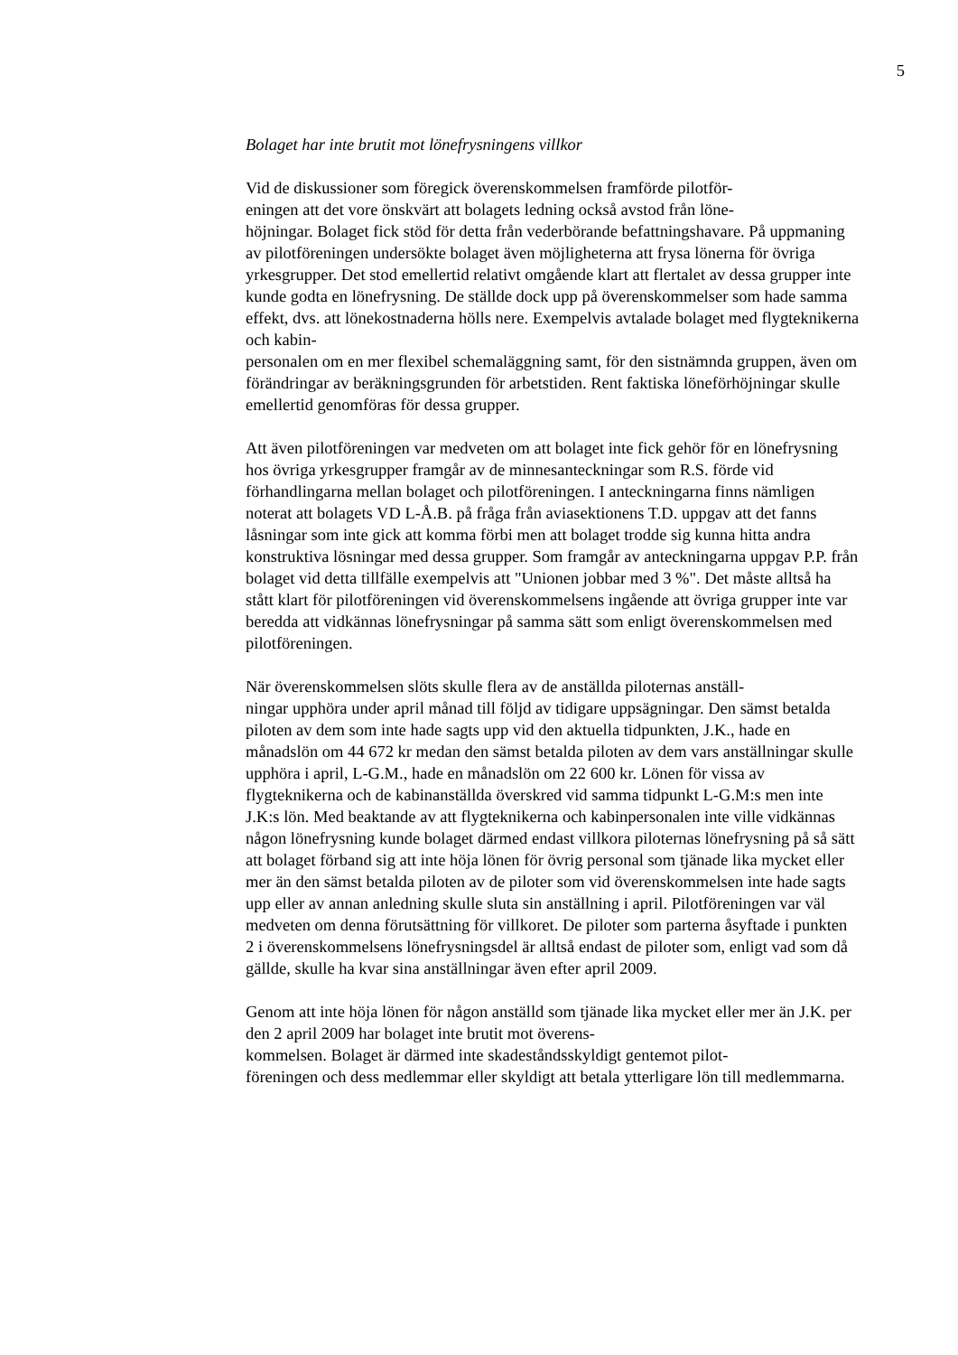5
Bolaget har inte brutit mot lönefrysningens villkor
Vid de diskussioner som föregick överenskommelsen framförde pilotför-
eningen att det vore önskvärt att bolagets ledning också avstod från löne-
höjningar. Bolaget fick stöd för detta från vederbörande befattningshavare. På uppmaning av pilotföreningen undersökte bolaget även möjligheterna att frysa lönerna för övriga yrkesgrupper. Det stod emellertid relativt omgående klart att flertalet av dessa grupper inte kunde godta en lönefrysning. De ställde dock upp på överenskommelser som hade samma effekt, dvs. att lönekostnaderna hölls nere. Exempelvis avtalade bolaget med flygteknikerna och kabin-
personalen om en mer flexibel schemaläggning samt, för den sistnämnda gruppen, även om förändringar av beräkningsgrunden för arbetstiden. Rent faktiska löneförhöjningar skulle emellertid genomföras för dessa grupper.
Att även pilotföreningen var medveten om att bolaget inte fick gehör för en lönefrysning hos övriga yrkesgrupper framgår av de minnesanteckningar som R.S. förde vid förhandlingarna mellan bolaget och pilotföreningen. I anteckningarna finns nämligen noterat att bolagets VD L-Å.B. på fråga från aviasektionens T.D. uppgav att det fanns låsningar som inte gick att komma förbi men att bolaget trodde sig kunna hitta andra konstruktiva lösningar med dessa grupper. Som framgår av anteckningarna uppgav P.P. från bolaget vid detta tillfälle exempelvis att "Unionen jobbar med 3 %". Det måste alltså ha stått klart för pilotföreningen vid överenskommelsens ingående att övriga grupper inte var beredda att vidkännas lönefrysningar på samma sätt som enligt överenskommelsen med pilotföreningen.
När överenskommelsen slöts skulle flera av de anställda piloternas anställ-
ningar upphöra under april månad till följd av tidigare uppsägningar. Den sämst betalda piloten av dem som inte hade sagts upp vid den aktuella tidpunkten, J.K., hade en månadslön om 44 672 kr medan den sämst betalda piloten av dem vars anställningar skulle upphöra i april, L-G.M., hade en månadslön om 22 600 kr. Lönen för vissa av flygteknikerna och de kabinanställda överskred vid samma tidpunkt L-G.M:s men inte J.K:s lön. Med beaktande av att flygteknikerna och kabinpersonalen inte ville vidkännas någon lönefrysning kunde bolaget därmed endast villkora piloternas lönefrysning på så sätt att bolaget förband sig att inte höja lönen för övrig personal som tjänade lika mycket eller mer än den sämst betalda piloten av de piloter som vid överenskommelsen inte hade sagts upp eller av annan anledning skulle sluta sin anställning i april. Pilotföreningen var väl medveten om denna förutsättning för villkoret. De piloter som parterna åsyftade i punkten 2 i överenskommelsens lönefrysningsdel är alltså endast de piloter som, enligt vad som då gällde, skulle ha kvar sina anställningar även efter april 2009.
Genom att inte höja lönen för någon anställd som tjänade lika mycket eller mer än J.K. per den 2 april 2009 har bolaget inte brutit mot överens-
kommelsen. Bolaget är därmed inte skadeståndsskyldigt gentemot pilot-
föreningen och dess medlemmar eller skyldigt att betala ytterligare lön till medlemmarna.